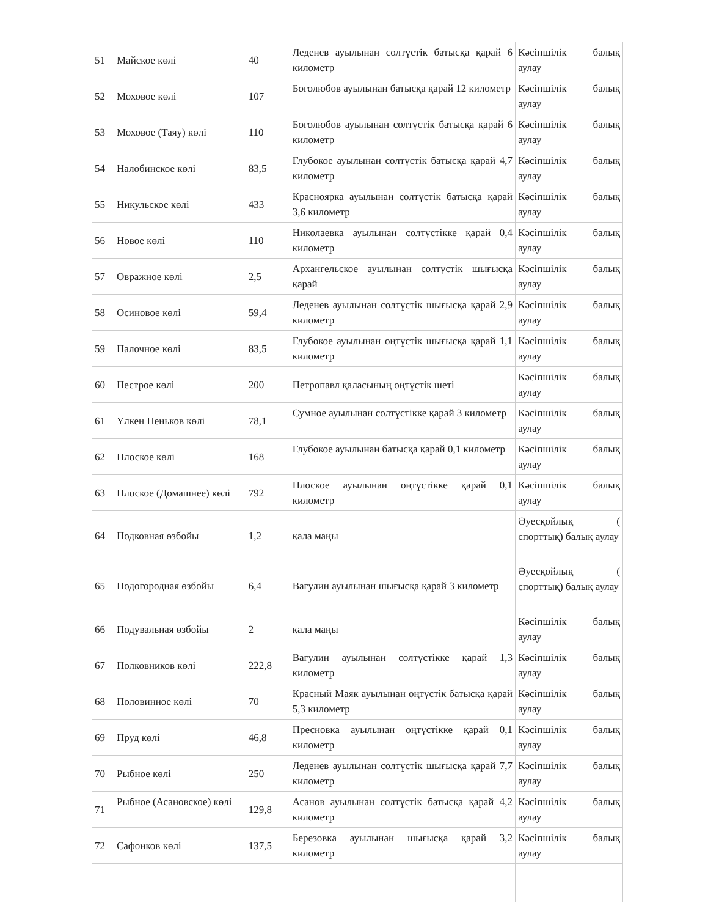| 51 | Майское көлі | 40 | Леденев ауылынан солтүстік батысқа қарай 6 километр | Кәсіпшілік балық аулау |
| 52 | Моховое көлі | 107 | Боголюбов ауылынан батысқа қарай 12 километр | Кәсіпшілік балық аулау |
| 53 | Моховое (Таяу) көлі | 110 | Боголюбов ауылынан солтүстік батысқа қарай 6 километр | Кәсіпшілік балық аулау |
| 54 | Налобинское көлі | 83,5 | Глубокое ауылынан солтүстік батысқа қарай 4,7 километр | Кәсіпшілік балық аулау |
| 55 | Никульское көлі | 433 | Красноярка ауылынан солтүстік батысқа қарай 3,6 километр | Кәсіпшілік балық аулау |
| 56 | Новое көлі | 110 | Николаевка ауылынан солтүстікке қарай 0,4 километр | Кәсіпшілік балық аулау |
| 57 | Овражное көлі | 2,5 | Архангельское ауылынан солтүстік шығысқа қарай | Кәсіпшілік балық аулау |
| 58 | Осиновое көлі | 59,4 | Леденев ауылынан солтүстік шығысқа қарай 2,9 километр | Кәсіпшілік балық аулау |
| 59 | Палочное көлі | 83,5 | Глубокое ауылынан оңтүстік шығысқа қарай 1,1 километр | Кәсіпшілік балық аулау |
| 60 | Пестрое көлі | 200 | Петропавл қаласының оңтүстік шеті | Кәсіпшілік балық аулау |
| 61 | Үлкен Пеньков көлі | 78,1 | Сумное ауылынан солтүстікке қарай 3 километр | Кәсіпшілік балық аулау |
| 62 | Плоское көлі | 168 | Глубокое ауылынан батысқа қарай 0,1 километр | Кәсіпшілік балық аулау |
| 63 | Плоское (Домашнее) көлі | 792 | Плоское ауылынан оңтүстікке қарай 0,1 километр | Кәсіпшілік балық аулау |
| 64 | Подковная өзбойы | 1,2 | қала маңы | Әуесқойлық ( спорттық) балық аулау |
| 65 | Подогородная өзбойы | 6,4 | Вагулин ауылынан шығысқа қарай 3 километр | Әуесқойлық ( спорттық) балық аулау |
| 66 | Подувальная өзбойы | 2 | қала маңы | Кәсіпшілік балық аулау |
| 67 | Полковников көлі | 222,8 | Вагулин ауылынан солтүстікке қарай 1,3 километр | Кәсіпшілік балық аулау |
| 68 | Половинное көлі | 70 | Красный Маяк ауылынан оңтүстік батысқа қарай 5,3 километр | Кәсіпшілік балық аулау |
| 69 | Пруд көлі | 46,8 | Пресновка ауылынан оңтүстікке қарай 0,1 километр | Кәсіпшілік балық аулау |
| 70 | Рыбное көлі | 250 | Леденев ауылынан солтүстік шығысқа қарай 7,7 километр | Кәсіпшілік балық аулау |
| 71 | Рыбное (Асановское) көлі | 129,8 | Асанов ауылынан солтүстік батысқа қарай 4,2 километр | Кәсіпшілік балық аулау |
| 72 | Сафонков көлі | 137,5 | Березовка ауылынан шығысқа қарай 3,2 километр | Кәсіпшілік балық аулау |